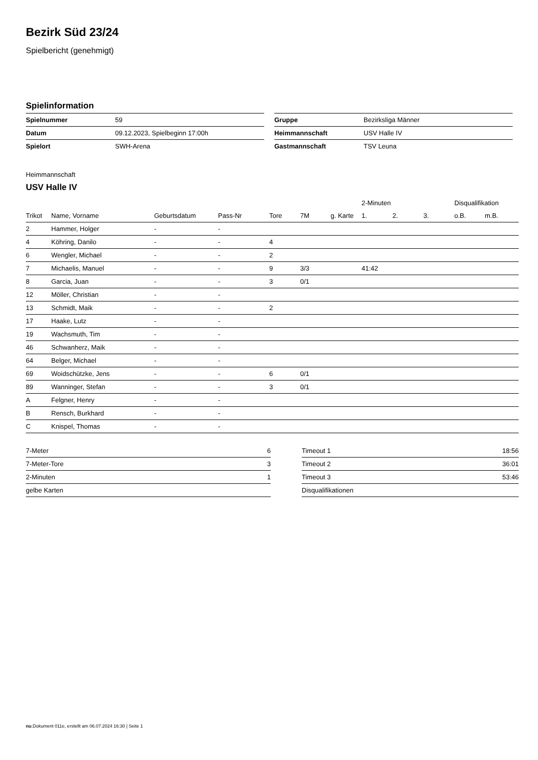Bezirk Süd 23/24
Spielbericht (genehmigt)
Spielinformation
| Spielnummer | 59 |
| Datum | 09.12.2023, Spielbeginn 17:00h |
| Spielort | SWH-Arena |
| Gruppe | Bezirksliga Männer |
| Heimmannschaft | USV Halle IV |
| Gastmannschaft | TSV Leuna |
Heimmannschaft
USV Halle IV
| | | | | | | | 2-Minuten | | | Disqualifikation | |
| --- | --- | --- | --- | --- | --- | --- | --- | --- | --- | --- | --- |
| Trikot | Name, Vorname | Geburtsdatum | Pass-Nr | Tore | 7M | g. Karte | 1. | 2. | 3. | o.B. | m.B. |
| 2 | Hammer, Holger | - | - | | | | | | | | |
| 4 | Köhring, Danilo | - | - | 4 | | | | | | | |
| 6 | Wengler, Michael | - | - | 2 | | | | | | | |
| 7 | Michaelis, Manuel | - | - | 9 | 3/3 | | 41:42 | | | | |
| 8 | Garcia, Juan | - | - | 3 | 0/1 | | | | | | |
| 12 | Möller, Christian | - | - | | | | | | | | |
| 13 | Schmidt, Maik | - | - | 2 | | | | | | | |
| 17 | Haake, Lutz | - | - | | | | | | | | |
| 19 | Wachsmuth, Tim | - | - | | | | | | | | |
| 46 | Schwanherz, Maik | - | - | | | | | | | | |
| 64 | Belger, Michael | - | - | | | | | | | | |
| 69 | Woidschützke, Jens | - | - | 6 | 0/1 | | | | | | |
| 89 | Wanninger, Stefan | - | - | 3 | 0/1 | | | | | | |
| A | Felgner, Henry | - | - | | | | | | | | |
| B | Rensch, Burkhard | - | - | | | | | | | | |
| C | Knispel, Thomas | - | - | | | | | | | | |
| 7-Meter | 6 |
| 7-Meter-Tore | 3 |
| 2-Minuten | 1 |
| gelbe Karten | |
| Timeout 1 | 18:56 |
| Timeout 2 | 36:01 |
| Timeout 3 | 53:46 |
| Disqualifikationen | |
nu.Dokument 011e, erstellt am 06.07.2024 16:30 | Seite 1